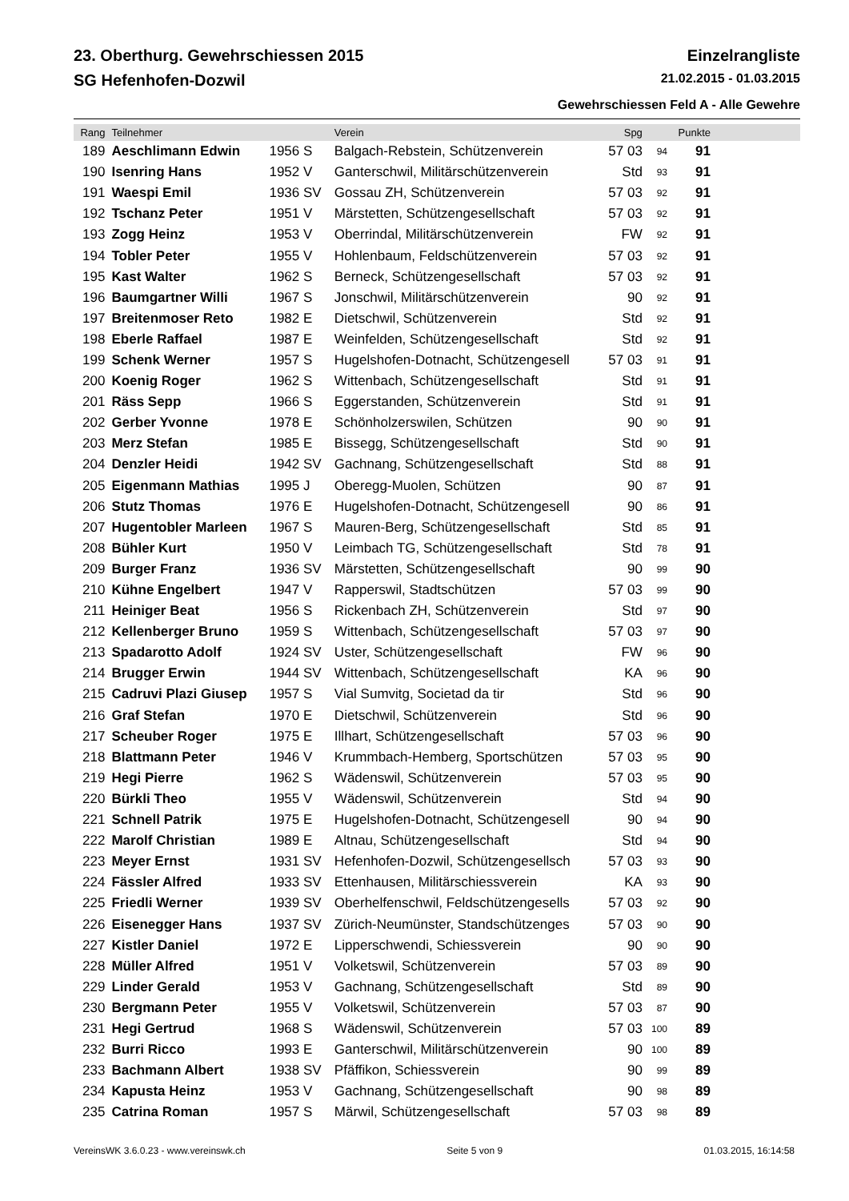23. Oberthurg. Gewehrschiessen 2015 Einzelrangliste
SG Hefenhofen-Dozwil 21.02.2015 - 01.03.2015
Gewehrschiessen Feld A - Alle Gewehre
| Rang | Teilnehmer | | Verein | Spg | | Punkte | |
| --- | --- | --- | --- | --- | --- | --- | --- |
| 189 | Aeschlimann Edwin | 1956 S | Balgach-Rebstein, Schützenverein | 57 03 | 94 | 91 | |
| 190 | Isenring Hans | 1952 V | Ganterschwil, Militärschützenverein | Std | 93 | 91 | |
| 191 | Waespi Emil | 1936 SV | Gossau ZH, Schützenverein | 57 03 | 92 | 91 | |
| 192 | Tschanz Peter | 1951 V | Märstetten, Schützengesellschaft | 57 03 | 92 | 91 | |
| 193 | Zogg Heinz | 1953 V | Oberrindal, Militärschützenverein | FW | 92 | 91 | |
| 194 | Tobler Peter | 1955 V | Hohlenbaum, Feldschützenverein | 57 03 | 92 | 91 | |
| 195 | Kast Walter | 1962 S | Berneck, Schützengesellschaft | 57 03 | 92 | 91 | |
| 196 | Baumgartner Willi | 1967 S | Jonschwil, Militärschützenverein | 90 | 92 | 91 | |
| 197 | Breitenmoser Reto | 1982 E | Dietschwil, Schützenverein | Std | 92 | 91 | |
| 198 | Eberle Raffael | 1987 E | Weinfelden, Schützengesellschaft | Std | 92 | 91 | |
| 199 | Schenk Werner | 1957 S | Hugelshofen-Dotnacht, Schützengesell | 57 03 | 91 | 91 | |
| 200 | Koenig Roger | 1962 S | Wittenbach, Schützengesellschaft | Std | 91 | 91 | |
| 201 | Räss Sepp | 1966 S | Eggerstanden, Schützenverein | Std | 91 | 91 | |
| 202 | Gerber Yvonne | 1978 E | Schönholzerswilen, Schützen | 90 | 90 | 91 | |
| 203 | Merz Stefan | 1985 E | Bissegg, Schützengesellschaft | Std | 90 | 91 | |
| 204 | Denzler Heidi | 1942 SV | Gachnang, Schützengesellschaft | Std | 88 | 91 | |
| 205 | Eigenmann Mathias | 1995 J | Oberegg-Muolen, Schützen | 90 | 87 | 91 | |
| 206 | Stutz Thomas | 1976 E | Hugelshofen-Dotnacht, Schützengesell | 90 | 86 | 91 | |
| 207 | Hugentobler Marleen | 1967 S | Mauren-Berg, Schützengesellschaft | Std | 85 | 91 | |
| 208 | Bühler Kurt | 1950 V | Leimbach TG, Schützengesellschaft | Std | 78 | 91 | |
| 209 | Burger Franz | 1936 SV | Märstetten, Schützengesellschaft | 90 | 99 | 90 | |
| 210 | Kühne Engelbert | 1947 V | Rapperswil, Stadtschützen | 57 03 | 99 | 90 | |
| 211 | Heiniger Beat | 1956 S | Rickenbach ZH, Schützenverein | Std | 97 | 90 | |
| 212 | Kellenberger Bruno | 1959 S | Wittenbach, Schützengesellschaft | 57 03 | 97 | 90 | |
| 213 | Spadarotto Adolf | 1924 SV | Uster, Schützengesellschaft | FW | 96 | 90 | |
| 214 | Brugger Erwin | 1944 SV | Wittenbach, Schützengesellschaft | KA | 96 | 90 | |
| 215 | Cadruvi Plazi Giusep | 1957 S | Vial Sumvitg, Societad da tir | Std | 96 | 90 | |
| 216 | Graf Stefan | 1970 E | Dietschwil, Schützenverein | Std | 96 | 90 | |
| 217 | Scheuber Roger | 1975 E | Illhart, Schützengesellschaft | 57 03 | 96 | 90 | |
| 218 | Blattmann Peter | 1946 V | Krummbach-Hemberg, Sportschützen | 57 03 | 95 | 90 | |
| 219 | Hegi Pierre | 1962 S | Wädenswil, Schützenverein | 57 03 | 95 | 90 | |
| 220 | Bürkli Theo | 1955 V | Wädenswil, Schützenverein | Std | 94 | 90 | |
| 221 | Schnell Patrik | 1975 E | Hugelshofen-Dotnacht, Schützengesell | 90 | 94 | 90 | |
| 222 | Marolf Christian | 1989 E | Altnau, Schützengesellschaft | Std | 94 | 90 | |
| 223 | Meyer Ernst | 1931 SV | Hefenhofen-Dozwil, Schützengesellsch | 57 03 | 93 | 90 | |
| 224 | Fässler Alfred | 1933 SV | Ettenhausen, Militärschiessverein | KA | 93 | 90 | |
| 225 | Friedli Werner | 1939 SV | Oberhelfenschwil, Feldschützengesells | 57 03 | 92 | 90 | |
| 226 | Eisenegger Hans | 1937 SV | Zürich-Neumünster, Standschützenges | 57 03 | 90 | 90 | |
| 227 | Kistler Daniel | 1972 E | Lipperschwendi, Schiessverein | 90 | 90 | 90 | |
| 228 | Müller Alfred | 1951 V | Volketswil, Schützenverein | 57 03 | 89 | 90 | |
| 229 | Linder Gerald | 1953 V | Gachnang, Schützengesellschaft | Std | 89 | 90 | |
| 230 | Bergmann Peter | 1955 V | Volketswil, Schützenverein | 57 03 | 87 | 90 | |
| 231 | Hegi Gertrud | 1968 S | Wädenswil, Schützenverein | 57 03 | 100 | 89 | |
| 232 | Burri Ricco | 1993 E | Ganterschwil, Militärschützenverein | 90 | 100 | 89 | |
| 233 | Bachmann Albert | 1938 SV | Pfäffikon, Schiessverein | 90 | 99 | 89 | |
| 234 | Kapusta Heinz | 1953 V | Gachnang, Schützengesellschaft | 90 | 98 | 89 | |
| 235 | Catrina Roman | 1957 S | Märwil, Schützengesellschaft | 57 03 | 98 | 89 | |
VereinsWK 3.6.0.23 - www.vereinswk.ch Seite 5 von 9 01.03.2015, 16:14:58